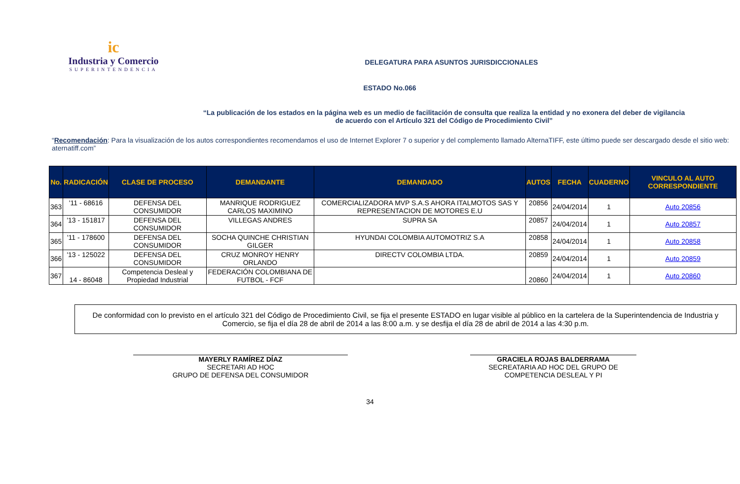ic
Industria y Comercio
SUPERINTENDENCIA
DELEGATURA PARA ASUNTOS JURISDICCIONALES
ESTADO No.066
“La publicación de los estados en la página web es un medio de facilitación de consulta que realiza la entidad y no exonera del deber de vigilancia
de acuerdo con el Artículo 321 del Código de Procedimiento Civil”
“Recomendación: Para la visualización de los autos correspondientes recomendamos el uso de Internet Explorer 7 o superior y del complemento llamado AlternaTIFF, este último puede ser descargado desde el sitio web: aternatiff.com”
| No. | RADICACIÓN | CLASE DE PROCESO | DEMANDANTE | DEMANDADO | AUTOS | FECHA | CUADERNO | VINCULO AL AUTO CORRESPONDIENTE |
| --- | --- | --- | --- | --- | --- | --- | --- | --- |
| 363 | '11 - 68616 | DEFENSA DEL CONSUMIDOR | MANRIQUE RODRIGUEZ CARLOS MAXIMINO | COMERCIALIZADORA MVP S.A.S AHORA ITALMOTOS SAS Y REPRESENTACION DE MOTORES E.U | 20856 | 24/04/2014 | 1 | Auto 20856 |
| 364 | '13 - 151817 | DEFENSA DEL CONSUMIDOR | VILLEGAS ANDRES | SUPRA SA | 20857 | 24/04/2014 | 1 | Auto 20857 |
| 365 | '11 - 178600 | DEFENSA DEL CONSUMIDOR | SOCHA QUINCHE CHRISTIAN GILGER | HYUNDAI COLOMBIA AUTOMOTRIZ S.A | 20858 | 24/04/2014 | 1 | Auto 20858 |
| 366 | '13 - 125022 | DEFENSA DEL CONSUMIDOR | CRUZ MONROY HENRY ORLANDO | DIRECTV COLOMBIA LTDA. | 20859 | 24/04/2014 | 1 | Auto 20859 |
| 367 | 14 - 86048 | Competencia Desleal y Propiedad Industrial | FEDERACIÓN COLOMBIANA DE FUTBOL - FCF | | 20860 | 24/04/2014 | 1 | Auto 20860 |
De conformidad con lo previsto en el artículo 321 del Código de Procedimiento Civil, se fija el presente ESTADO en lugar visible al público en la cartelera de la Superintendencia de Industria y Comercio, se fija el día 28 de abril de 2014 a las 8:00 a.m. y se desfija el día 28 de abril de 2014 a las 4:30 p.m.
MAYERLY RAMÍREZ DÍAZ
SECRETARI AD HOC
GRUPO DE DEFENSA DEL CONSUMIDOR
GRACIELA ROJAS BALDERRAMA
SECREATARIA AD HOC DEL GRUPO DE COMPETENCIA DESLEAL Y PI
34